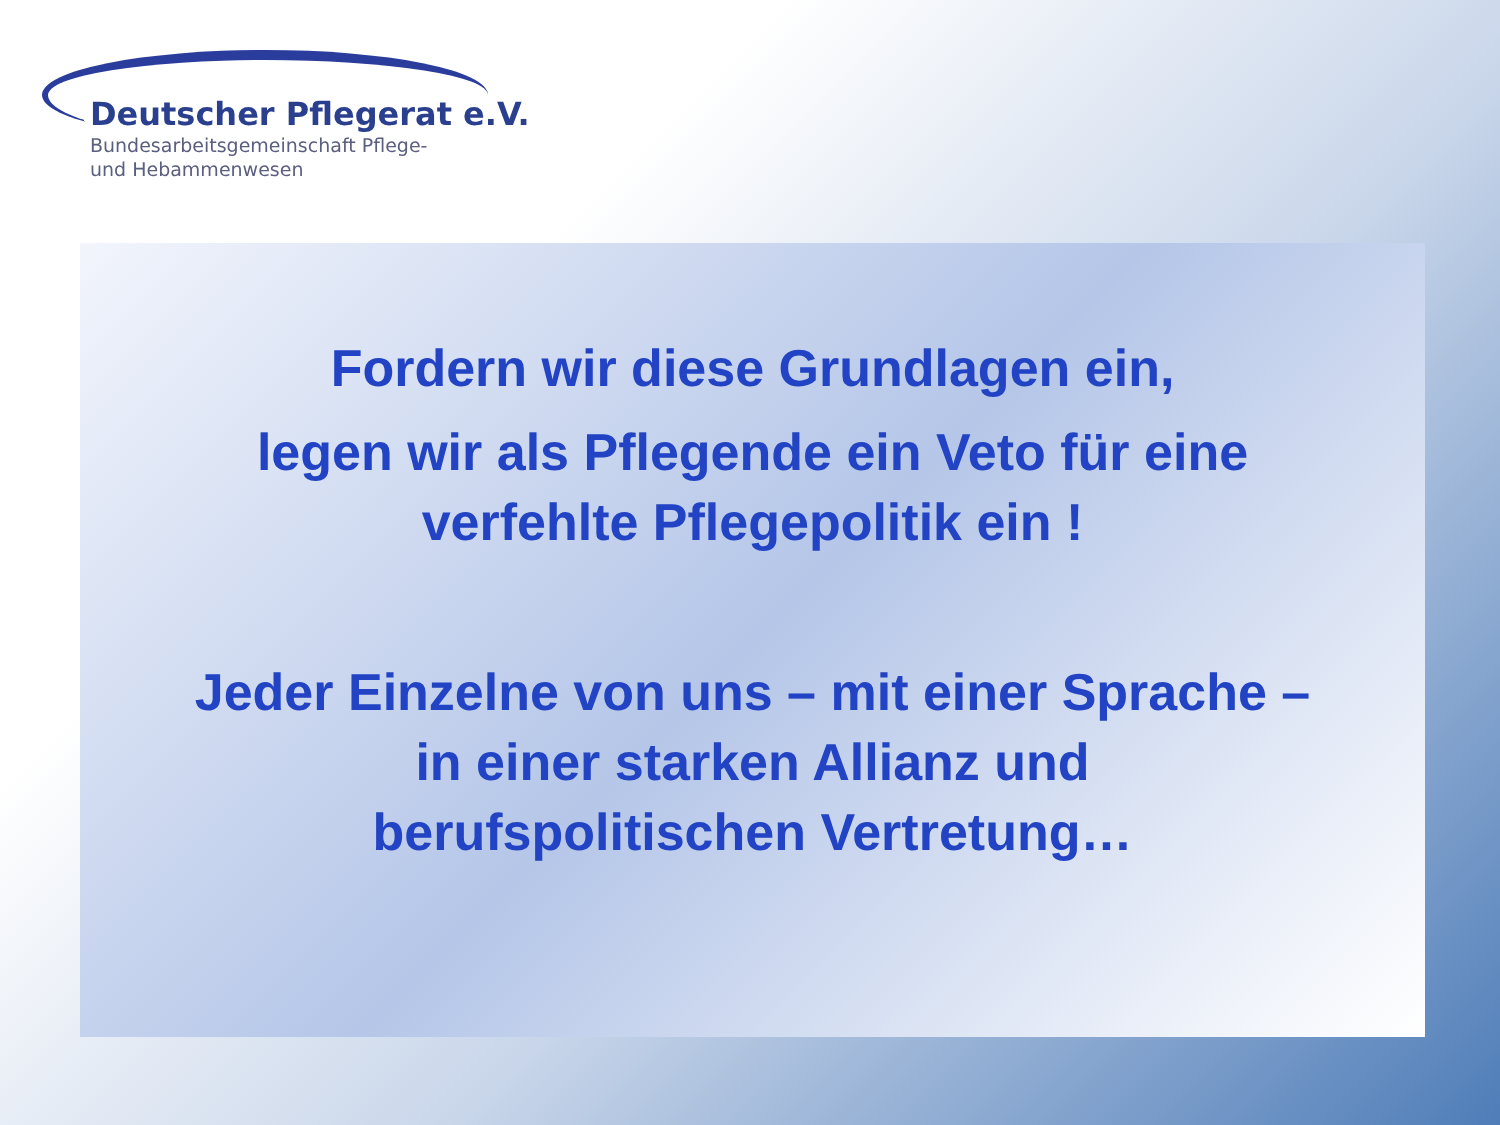Deutscher Pflegerat e.V.
Bundesarbeitsgemeinschaft Pflege-
und Hebammenwesen
Fordern wir diese Grundlagen ein,
legen wir als Pflegende ein Veto für eine
verfehlte Pflegepolitik ein !
Jeder Einzelne von uns – mit einer Sprache –
in einer starken Allianz und
berufspolitischen Vertretung…